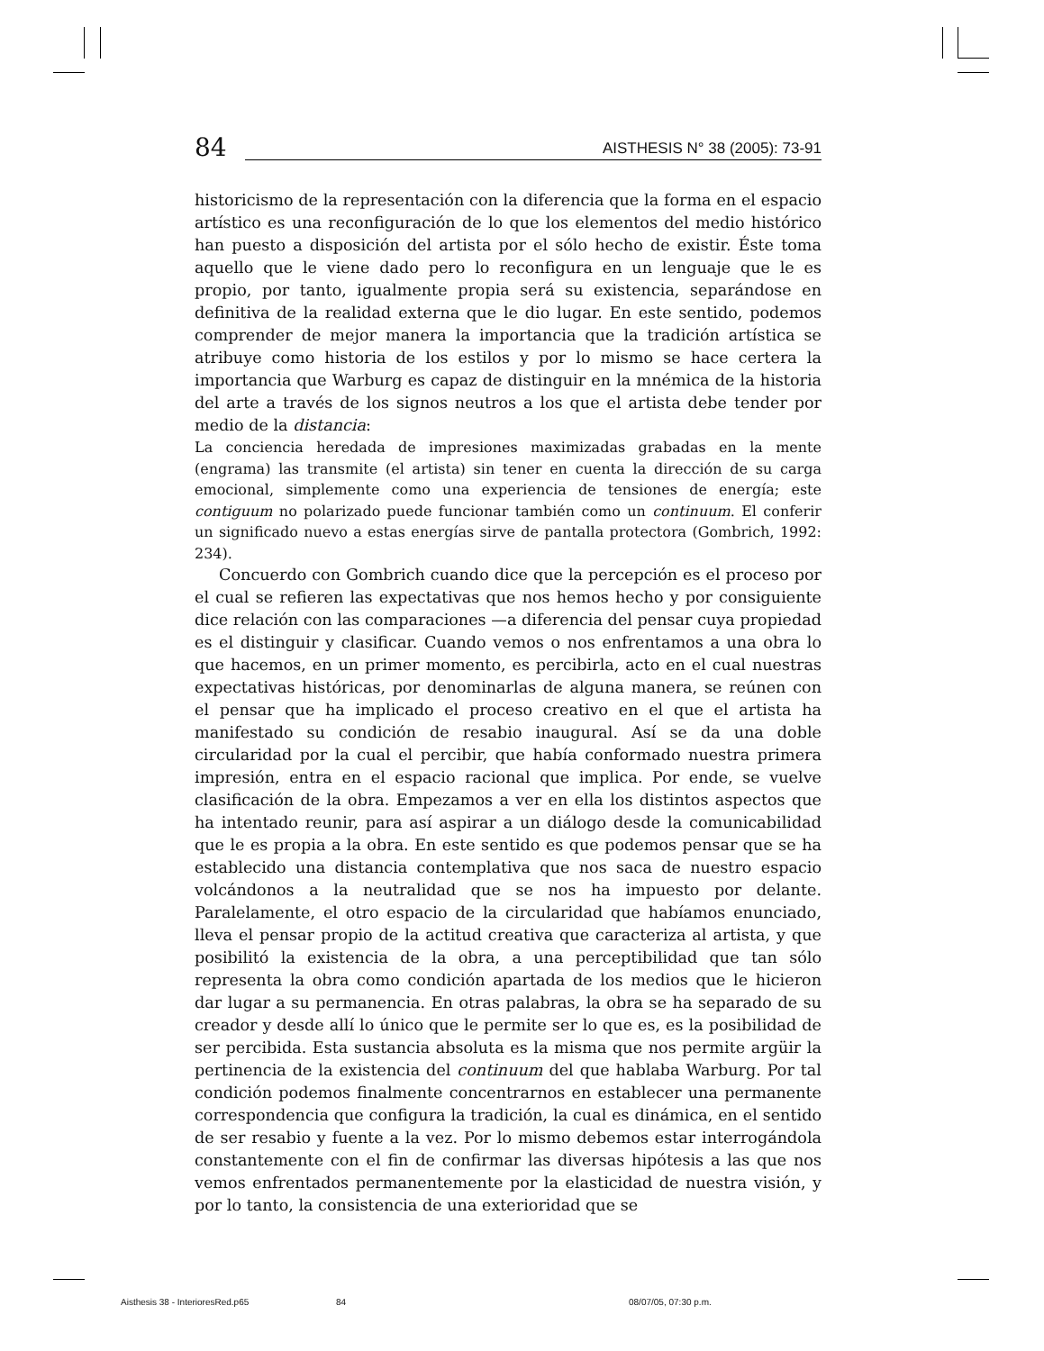84 AISTHESIS N° 38 (2005): 73-91
historicismo de la representación con la diferencia que la forma en el espacio artístico es una reconfiguración de lo que los elementos del medio histórico han puesto a disposición del artista por el sólo hecho de existir. Éste toma aquello que le viene dado pero lo reconfigura en un lenguaje que le es propio, por tanto, igualmente propia será su existencia, separándose en definitiva de la realidad externa que le dio lugar. En este sentido, podemos comprender de mejor manera la importancia que la tradición artística se atribuye como historia de los estilos y por lo mismo se hace certera la importancia que Warburg es capaz de distinguir en la mnémica de la historia del arte a través de los signos neutros a los que el artista debe tender por medio de la distancia:
La conciencia heredada de impresiones maximizadas grabadas en la mente (engrama) las transmite (el artista) sin tener en cuenta la dirección de su carga emocional, simplemente como una experiencia de tensiones de energía; este contiguum no polarizado puede funcionar también como un continuum. El conferir un significado nuevo a estas energías sirve de pantalla protectora (Gombrich, 1992: 234).
Concuerdo con Gombrich cuando dice que la percepción es el proceso por el cual se refieren las expectativas que nos hemos hecho y por consiguiente dice relación con las comparaciones —a diferencia del pensar cuya propiedad es el distinguir y clasificar. Cuando vemos o nos enfrentamos a una obra lo que hacemos, en un primer momento, es percibirla, acto en el cual nuestras expectativas históricas, por denominarlas de alguna manera, se reúnen con el pensar que ha implicado el proceso creativo en el que el artista ha manifestado su condición de resabio inaugural. Así se da una doble circularidad por la cual el percibir, que había conformado nuestra primera impresión, entra en el espacio racional que implica. Por ende, se vuelve clasificación de la obra. Empezamos a ver en ella los distintos aspectos que ha intentado reunir, para así aspirar a un diálogo desde la comunicabilidad que le es propia a la obra. En este sentido es que podemos pensar que se ha establecido una distancia contemplativa que nos saca de nuestro espacio volcándonos a la neutralidad que se nos ha impuesto por delante. Paralelamente, el otro espacio de la circularidad que habíamos enunciado, lleva el pensar propio de la actitud creativa que caracteriza al artista, y que posibilitó la existencia de la obra, a una perceptibilidad que tan sólo representa la obra como condición apartada de los medios que le hicieron dar lugar a su permanencia. En otras palabras, la obra se ha separado de su creador y desde allí lo único que le permite ser lo que es, es la posibilidad de ser percibida. Esta sustancia absoluta es la misma que nos permite argüir la pertinencia de la existencia del continuum del que hablaba Warburg. Por tal condición podemos finalmente concentrarnos en establecer una permanente correspondencia que configura la tradición, la cual es dinámica, en el sentido de ser resabio y fuente a la vez. Por lo mismo debemos estar interrogándola constantemente con el fin de confirmar las diversas hipótesis a las que nos vemos enfrentados permanentemente por la elasticidad de nuestra visión, y por lo tanto, la consistencia de una exterioridad que se
Aisthesis 38 - InterioresRed.p65
84 08/07/05, 07:30 p.m.